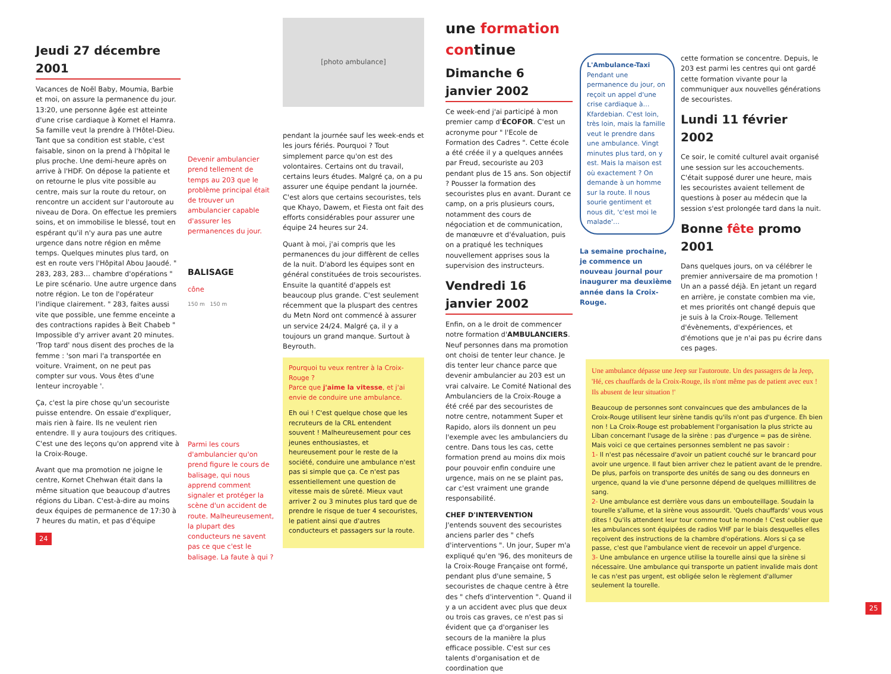Jeudi 27 décembre 2001
Vacances de Noël Baby, Moumia, Barbie et moi, on assure la permanence du jour. 13:20, une personne âgée est atteinte d'une crise cardiaque à Kornet el Hamra. Sa famille veut la prendre à l'Hôtel-Dieu. Tant que sa condition est stable, c'est faisable, sinon on la prend à l'hôpital le plus proche. Une demi-heure après on arrive à l'HDF. On dépose la patiente et on retourne le plus vite possible au centre, mais sur la route du retour, on rencontre un accident sur l'autoroute au niveau de Dora. On effectue les premiers soins, et on immobilise le blessé, tout en espérant qu'il n'y aura pas une autre urgence dans notre région en même temps. Quelques minutes plus tard, on est en route vers l'Hôpital Abou Jaoudé. " 283, 283, 283… chambre d'opérations " Le pire scénario. Une autre urgence dans notre région. Le ton de l'opérateur l'indique clairement. " 283, faites aussi vite que possible, une femme enceinte a des contractions rapides à Beit Chabeb " Impossible d'y arriver avant 20 minutes. 'Trop tard' nous disent des proches de la femme : 'son mari l'a transportée en voiture. Vraiment, on ne peut pas compter sur vous. Vous êtes d'une lenteur incroyable '.
Ça, c'est la pire chose qu'un secouriste puisse entendre. On essaie d'expliquer, mais rien à faire. Ils ne veulent rien entendre. Il y aura toujours des critiques. C'est une des leçons qu'on apprend vite à la Croix-Rouge.
Avant que ma promotion ne joigne le centre, Kornet Chehwan était dans la même situation que beaucoup d'autres régions du Liban. C'est-à-dire au moins deux équipes de permanence de 17:30 à 7 heures du matin, et pas d'équipe
24
Devenir ambulancier prend tellement de temps au 203 que le problème principal était de trouver un ambulancier capable d'assurer les permanences du jour.
BALISAGE
cône
150 m 150 m
Parmi les cours d'ambulancier qu'on prend figure le cours de balisage, qui nous apprend comment signaler et protéger la scène d'un accident de route. Malheureusement, la plupart des conducteurs ne savent pas ce que c'est le balisage. La faute à qui ?
[photo ambulance]
pendant la journée sauf les week-ends et les jours fériés. Pourquoi ? Tout simplement parce qu'on est des volontaires. Certains ont du travail, certains leurs études. Malgré ça, on a pu assurer une équipe pendant la journée. C'est alors que certains secouristes, tels que Khayo, Dawem, et Fiesta ont fait des efforts considérables pour assurer une équipe 24 heures sur 24.
Quant à moi, j'ai compris que les permanences du jour diffèrent de celles de la nuit. D'abord les équipes sont en général constituées de trois secouristes. Ensuite la quantité d'appels est beaucoup plus grande. C'est seulement récemment que la pluspart des centres du Metn Nord ont commencé à assurer un service 24/24. Malgré ça, il y a toujours un grand manque. Surtout à Beyrouth.
Pourquoi tu veux rentrer à la Croix-Rouge ?
Parce que j'aime la vitesse, et j'ai envie de conduire une ambulance.
Eh oui ! C'est quelque chose que les recruteurs de la CRL entendent souvent ! Malheureusement pour ces jeunes enthousiastes, et heureusement pour le reste de la société, conduire une ambulance n'est pas si simple que ça. Ce n'est pas essentiellement une question de vitesse mais de sûreté. Mieux vaut arriver 2 ou 3 minutes plus tard que de prendre le risque de tuer 4 secouristes, le patient ainsi que d'autres conducteurs et passagers sur la route.
une formation continue
Dimanche 6 janvier 2002
Ce week-end j'ai participé à mon premier camp d'ÉCOFOR. C'est un acronyme pour " l'Ecole de Formation des Cadres ". Cette école a été créée il y a quelques années par Freud, secouriste au 203 pendant plus de 15 ans. Son objectif ? Pousser la formation des secouristes plus en avant. Durant ce camp, on a pris plusieurs cours, notamment des cours de négociation et de communication, de manœuvre et d'évaluation, puis on a pratiqué les techniques nouvellement apprises sous la supervision des instructeurs.
Vendredi 16 janvier 2002
Enfin, on a le droit de commencer notre formation d'AMBULANCIERS. Neuf personnes dans ma promotion ont choisi de tenter leur chance. Je dis tenter leur chance parce que devenir ambulancier au 203 est un vrai calvaire. Le Comité National des Ambulanciers de la Croix-Rouge a été créé par des secouristes de notre centre, notamment Super et Rapido, alors ils donnent un peu l'exemple avec les ambulanciers du centre. Dans tous les cas, cette formation prend au moins dix mois pour pouvoir enfin conduire une urgence, mais on ne se plaint pas, car c'est vraiment une grande responsabilité.
CHEF D'INTERVENTION
J'entends souvent des secouristes anciens parler des " chefs d'interventions ". Un jour, Super m'a expliqué qu'en '96, des moniteurs de la Croix-Rouge Française ont formé, pendant plus d'une semaine, 5 secouristes de chaque centre à être des " chefs d'intervention ". Quand il y a un accident avec plus que deux ou trois cas graves, ce n'est pas si évident que ça d'organiser les secours de la manière la plus efficace possible. C'est sur ces talents d'organisation et de coordination que
L'Ambulance-Taxi
Pendant une permanence du jour, on reçoit un appel d'une crise cardiaque à…Kfardebian. C'est loin, très loin, mais la famille veut le prendre dans une ambulance. Vingt minutes plus tard, on y est. Mais la maison est où exactement ? On demande à un homme sur la route. Il nous sourie gentiment et nous dit, 'c'est moi le malade'…
La semaine prochaine, je commence un nouveau journal pour inaugurer ma deuxième année dans la Croix-Rouge.
cette formation se concentre. Depuis, le 203 est parmi les centres qui ont gardé cette formation vivante pour la communiquer aux nouvelles générations de secouristes.
Lundi 11 février 2002
Ce soir, le comité culturel avait organisé une session sur les accouchements. C'était supposé durer une heure, mais les secouristes avaient tellement de questions à poser au médecin que la session s'est prolongée tard dans la nuit.
Bonne fête promo 2001
Dans quelques jours, on va célébrer le premier anniversaire de ma promotion ! Un an a passé déjà. En jetant un regard en arrière, je constate combien ma vie, et mes priorités ont changé depuis que je suis à la Croix-Rouge. Tellement d'évènements, d'expériences, et d'émotions que je n'ai pas pu écrire dans ces pages.
Une ambulance dépasse une Jeep sur l'autoroute. Un des passagers de la Jeep, 'Hé, ces chauffards de la Croix-Rouge, ils n'ont même pas de patient avec eux ! Ils abusent de leur situation !'
Beaucoup de personnes sont convaincues que des ambulances de la Croix-Rouge utilisent leur sirène tandis qu'ils n'ont pas d'urgence. Eh bien non ! La Croix-Rouge est probablement l'organisation la plus stricte au Liban concernant l'usage de la sirène : pas d'urgence = pas de sirène. Mais voici ce que certaines personnes semblent ne pas savoir :
1- Il n'est pas nécessaire d'avoir un patient couché sur le brancard pour avoir une urgence. Il faut bien arriver chez le patient avant de le prendre. De plus, parfois on transporte des unités de sang ou des donneurs en urgence, quand la vie d'une personne dépend de quelques millilitres de sang.
2- Une ambulance est derrière vous dans un embouteillage. Soudain la tourelle s'allume, et la sirène vous assourdit. 'Quels chauffards' vous vous dites ! Qu'ils attendent leur tour comme tout le monde ! C'est oublier que les ambulances sont équipées de radios VHF par le biais desquelles elles reçoivent des instructions de la chambre d'opérations. Alors si ça se passe, c'est que l'ambulance vient de recevoir un appel d'urgence.
3- Une ambulance en urgence utilise la tourelle ainsi que la sirène si nécessaire. Une ambulance qui transporte un patient invalide mais dont le cas n'est pas urgent, est obligée selon le règlement d'allumer seulement la tourelle.
25